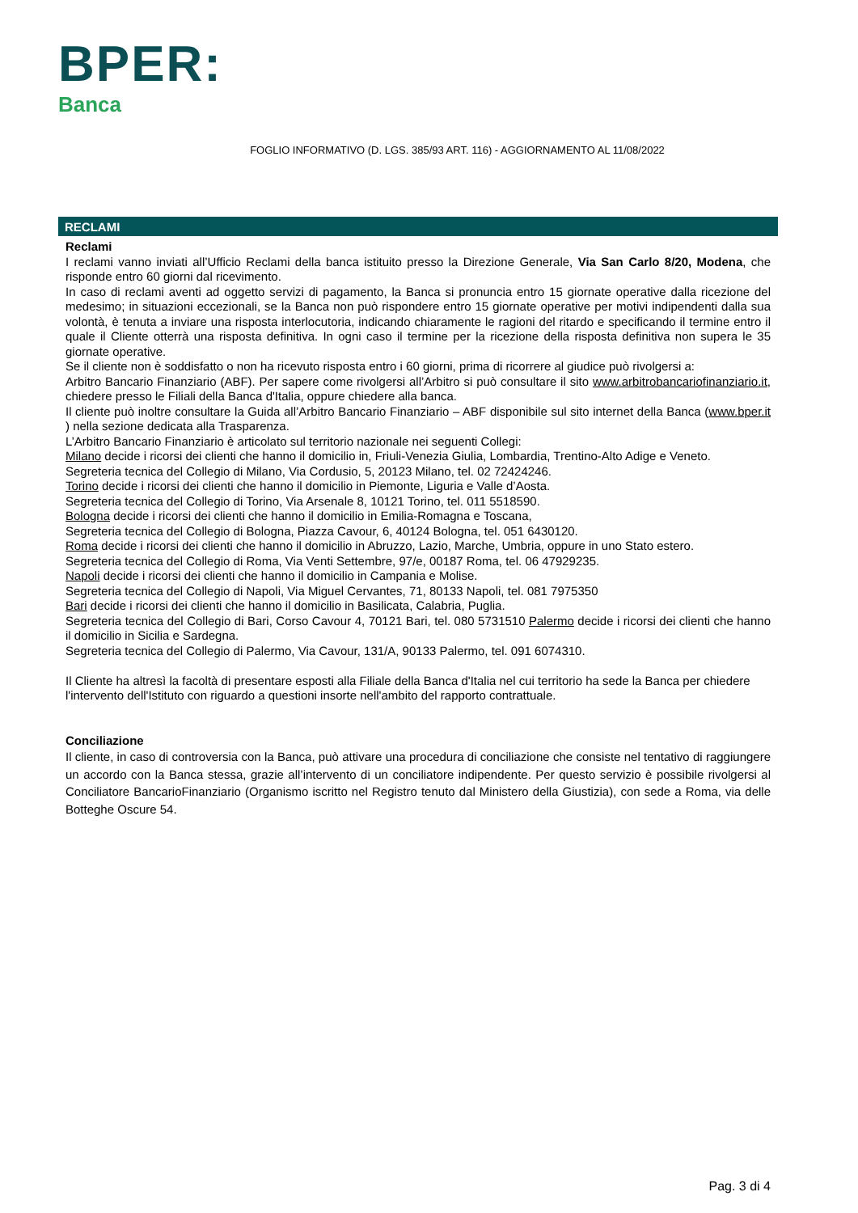BPER:
Banca
FOGLIO INFORMATIVO (D. LGS. 385/93 ART. 116) - AGGIORNAMENTO AL 11/08/2022
RECLAMI
Reclami
I reclami vanno inviati all’Ufficio Reclami della banca istituito presso la Direzione Generale, Via San Carlo 8/20, Modena, che risponde entro 60 giorni dal ricevimento.
In caso di reclami aventi ad oggetto servizi di pagamento, la Banca si pronuncia entro 15 giornate operative dalla ricezione del medesimo; in situazioni eccezionali, se la Banca non può rispondere entro 15 giornate operative per motivi indipendenti dalla sua volontà, è tenuta a inviare una risposta interlocutoria, indicando chiaramente le ragioni del ritardo e specificando il termine entro il quale il Cliente otterrà una risposta definitiva. In ogni caso il termine per la ricezione della risposta definitiva non supera le 35 giornate operative.
Se il cliente non è soddisfatto o non ha ricevuto risposta entro i 60 giorni, prima di ricorrere al giudice può rivolgersi a:
Arbitro Bancario Finanziario (ABF). Per sapere come rivolgersi all’Arbitro si può consultare il sito www.arbitrobancariofinanziario.it, chiedere presso le Filiali della Banca d'Italia, oppure chiedere alla banca.
Il cliente può inoltre consultare la Guida all’Arbitro Bancario Finanziario – ABF disponibile sul sito internet della Banca (www.bper.it ) nella sezione dedicata alla Trasparenza.
L’Arbitro Bancario Finanziario è articolato sul territorio nazionale nei seguenti Collegi:
Milano decide i ricorsi dei clienti che hanno il domicilio in, Friuli-Venezia Giulia, Lombardia, Trentino-Alto Adige e Veneto.
Segreteria tecnica del Collegio di Milano, Via Cordusio, 5, 20123 Milano, tel. 02 72424246.
Torino decide i ricorsi dei clienti che hanno il domicilio in Piemonte, Liguria e Valle d’Aosta.
Segreteria tecnica del Collegio di Torino, Via Arsenale 8, 10121 Torino, tel. 011 5518590.
Bologna decide i ricorsi dei clienti che hanno il domicilio in Emilia-Romagna e Toscana,
Segreteria tecnica del Collegio di Bologna, Piazza Cavour, 6, 40124 Bologna, tel. 051 6430120.
Roma decide i ricorsi dei clienti che hanno il domicilio in Abruzzo, Lazio, Marche, Umbria, oppure in uno Stato estero.
Segreteria tecnica del Collegio di Roma, Via Venti Settembre, 97/e, 00187 Roma, tel. 06 47929235.
Napoli decide i ricorsi dei clienti che hanno il domicilio in Campania e Molise.
Segreteria tecnica del Collegio di Napoli, Via Miguel Cervantes, 71, 80133 Napoli, tel. 081 7975350
Bari decide i ricorsi dei clienti che hanno il domicilio in Basilicata, Calabria, Puglia.
Segreteria tecnica del Collegio di Bari, Corso Cavour 4, 70121 Bari, tel. 080 5731510 Palermo decide i ricorsi dei clienti che hanno il domicilio in Sicilia e Sardegna.
Segreteria tecnica del Collegio di Palermo, Via Cavour, 131/A, 90133 Palermo, tel. 091 6074310.
Il Cliente ha altresì la facoltà di presentare esposti alla Filiale della Banca d'Italia nel cui territorio ha sede la Banca per chiedere l'intervento dell'Istituto con riguardo a questioni insorte nell'ambito del rapporto contrattuale.
Conciliazione
Il cliente, in caso di controversia con la Banca, può attivare una procedura di conciliazione che consiste nel tentativo di raggiungere un accordo con la Banca stessa, grazie all’intervento di un conciliatore indipendente. Per questo servizio è possibile rivolgersi al Conciliatore BancarioFinanziario (Organismo iscritto nel Registro tenuto dal Ministero della Giustizia), con sede a Roma, via delle Botteghe Oscure 54.
Pag. 3 di 4